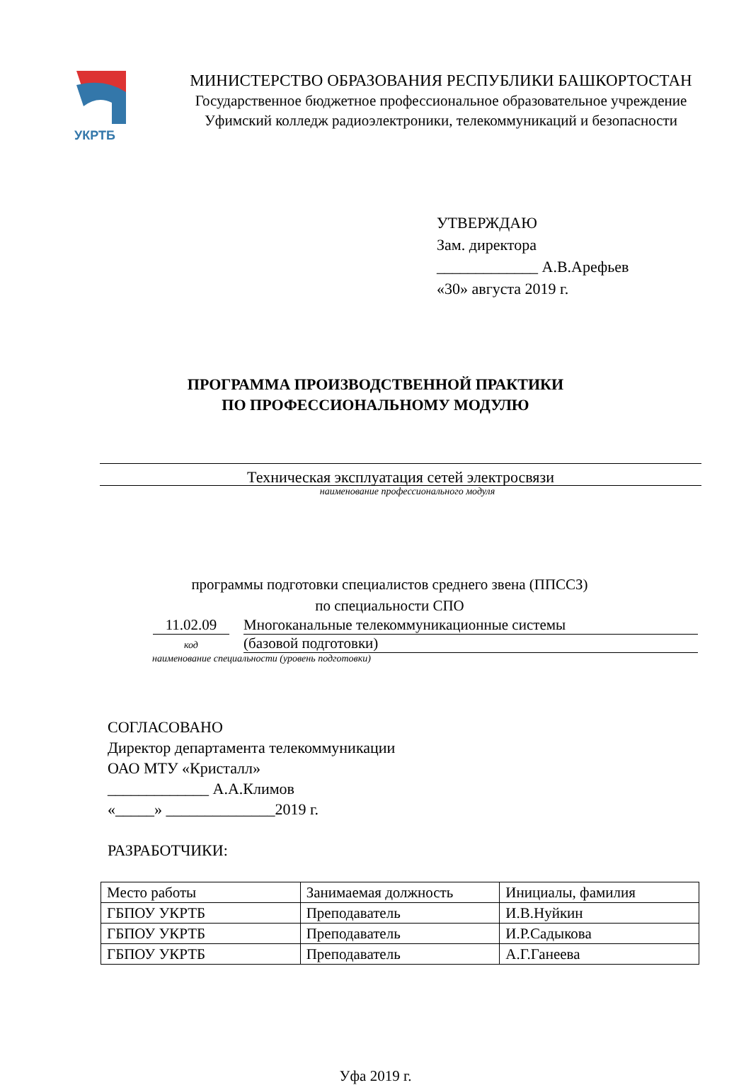УКРТБ
МИНИСТЕРСТВО ОБРАЗОВАНИЯ РЕСПУБЛИКИ БАШКОРТОСТАН
Государственное бюджетное профессиональное образовательное учреждение
Уфимский колледж радиоэлектроники, телекоммуникаций и безопасности
УТВЕРЖДАЮ
Зам. директора
_____________ А.В.Арефьев
«30» августа 2019 г.
ПРОГРАММА ПРОИЗВОДСТВЕННОЙ ПРАКТИКИ
ПО ПРОФЕССИОНАЛЬНОМУ МОДУЛЮ
Техническая эксплуатация сетей электросвязи
наименование профессионального модуля
программы подготовки специалистов среднего звена (ППССЗ)
по специальности СПО
11.02.09
код
Многоканальные телекоммуникационные системы
(базовой подготовки)
наименование специальности (уровень подготовки)
СОГЛАСОВАНО
Директор департамента телекоммуникации
ОАО МТУ «Кристалл»
_____________ А.А.Климов
«_____» ______________2019 г.
РАЗРАБОТЧИКИ:
| Место работы | Занимаемая должность | Инициалы, фамилия |
| ГБПОУ УКРТБ | Преподаватель | И.В.Нуйкин |
| ГБПОУ УКРТБ | Преподаватель | И.Р.Садыкова |
| ГБПОУ УКРТБ | Преподаватель | А.Г.Ганеева |
Уфа 2019 г.